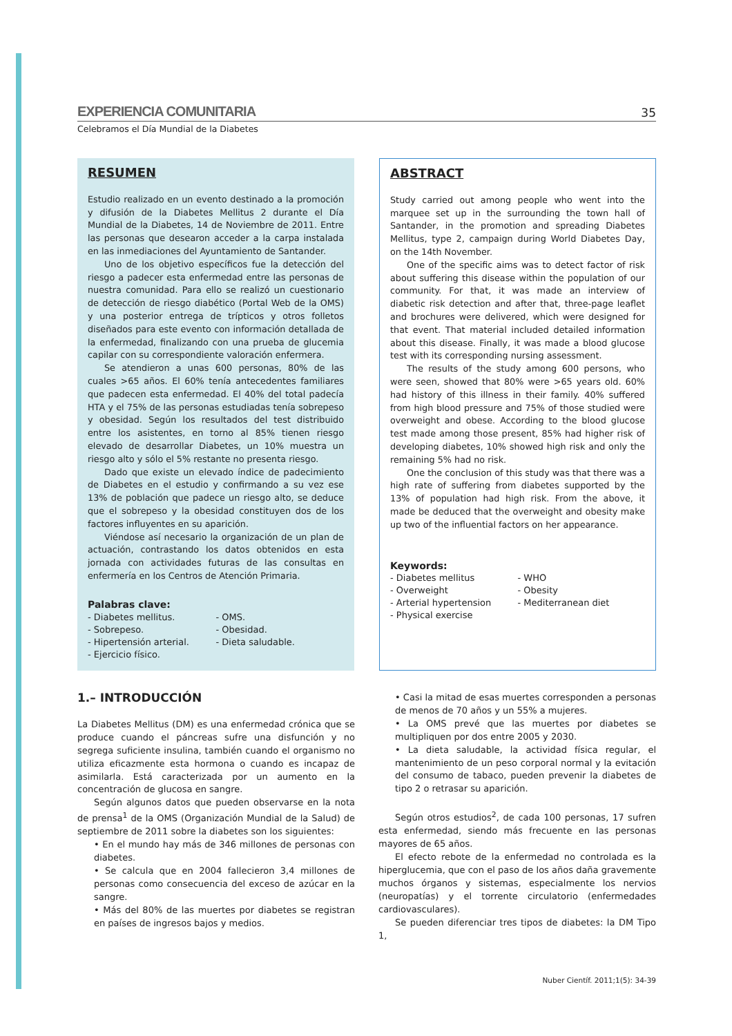EXPERIENCIA COMUNITARIA 35
Celebramos el Día Mundial de la Diabetes
RESUMEN
Estudio realizado en un evento destinado a la promoción y difusión de la Diabetes Mellitus 2 durante el Día Mundial de la Diabetes, 14 de Noviembre de 2011. Entre las personas que desearon acceder a la carpa instalada en las inmediaciones del Ayuntamiento de Santander.
Uno de los objetivo específicos fue la detección del riesgo a padecer esta enfermedad entre las personas de nuestra comunidad. Para ello se realizó un cuestionario de detección de riesgo diabético (Portal Web de la OMS) y una posterior entrega de trípticos y otros folletos diseñados para este evento con información detallada de la enfermedad, finalizando con una prueba de glucemia capilar con su correspondiente valoración enfermera.
Se atendieron a unas 600 personas, 80% de las cuales >65 años. El 60% tenía antecedentes familiares que padecen esta enfermedad. El 40% del total padecía HTA y el 75% de las personas estudiadas tenía sobrepeso y obesidad. Según los resultados del test distribuido entre los asistentes, en torno al 85% tienen riesgo elevado de desarrollar Diabetes, un 10% muestra un riesgo alto y sólo el 5% restante no presenta riesgo.
Dado que existe un elevado índice de padecimiento de Diabetes en el estudio y confirmando a su vez ese 13% de población que padece un riesgo alto, se deduce que el sobrepeso y la obesidad constituyen dos de los factores influyentes en su aparición.
Viéndose así necesario la organización de un plan de actuación, contrastando los datos obtenidos en esta jornada con actividades futuras de las consultas en enfermería en los Centros de Atención Primaria.
Palabras clave:
- Diabetes mellitus. - OMS. - Sobrepeso. - Obesidad. - Hipertensión arterial. - Dieta saludable. - Ejercicio físico.
ABSTRACT
Study carried out among people who went into the marquee set up in the surrounding the town hall of Santander, in the promotion and spreading Diabetes Mellitus, type 2, campaign during World Diabetes Day, on the 14th November.
One of the specific aims was to detect factor of risk about suffering this disease within the population of our community. For that, it was made an interview of diabetic risk detection and after that, three-page leaflet and brochures were delivered, which were designed for that event. That material included detailed information about this disease. Finally, it was made a blood glucose test with its corresponding nursing assessment.
The results of the study among 600 persons, who were seen, showed that 80% were >65 years old. 60% had history of this illness in their family. 40% suffered from high blood pressure and 75% of those studied were overweight and obese. According to the blood glucose test made among those present, 85% had higher risk of developing diabetes, 10% showed high risk and only the remaining 5% had no risk.
One the conclusion of this study was that there was a high rate of suffering from diabetes supported by the 13% of population had high risk. From the above, it made be deduced that the overweight and obesity make up two of the influential factors on her appearance.
Keywords:
- Diabetes mellitus - WHO - Overweight - Obesity - Arterial hypertension - Mediterranean diet - Physical exercise
1.– INTRODUCCIÓN
La Diabetes Mellitus (DM) es una enfermedad crónica que se produce cuando el páncreas sufre una disfunción y no segrega suficiente insulina, también cuando el organismo no utiliza eficazmente esta hormona o cuando es incapaz de asimilarla. Está caracterizada por un aumento en la concentración de glucosa en sangre.
Según algunos datos que pueden observarse en la nota de prensa<sup>1</sup> de la OMS (Organización Mundial de la Salud) de septiembre de 2011 sobre la diabetes son los siguientes:
• En el mundo hay más de 346 millones de personas con diabetes.
• Se calcula que en 2004 fallecieron 3,4 millones de personas como consecuencia del exceso de azúcar en la sangre.
• Más del 80% de las muertes por diabetes se registran en países de ingresos bajos y medios.
• Casi la mitad de esas muertes corresponden a personas de menos de 70 años y un 55% a mujeres.
• La OMS prevé que las muertes por diabetes se multipliquen por dos entre 2005 y 2030.
• La dieta saludable, la actividad física regular, el mantenimiento de un peso corporal normal y la evitación del consumo de tabaco, pueden prevenir la diabetes de tipo 2 o retrasar su aparición.
Según otros estudios<sup>2</sup>, de cada 100 personas, 17 sufren esta enfermedad, siendo más frecuente en las personas mayores de 65 años.
El efecto rebote de la enfermedad no controlada es la hiperglucemia, que con el paso de los años daña gravemente muchos órganos y sistemas, especialmente los nervios (neuropatías) y el torrente circulatorio (enfermedades cardiovasculares).
Se pueden diferenciar tres tipos de diabetes: la DM Tipo 1,
Nuber Científ. 2011;1(5): 34-39